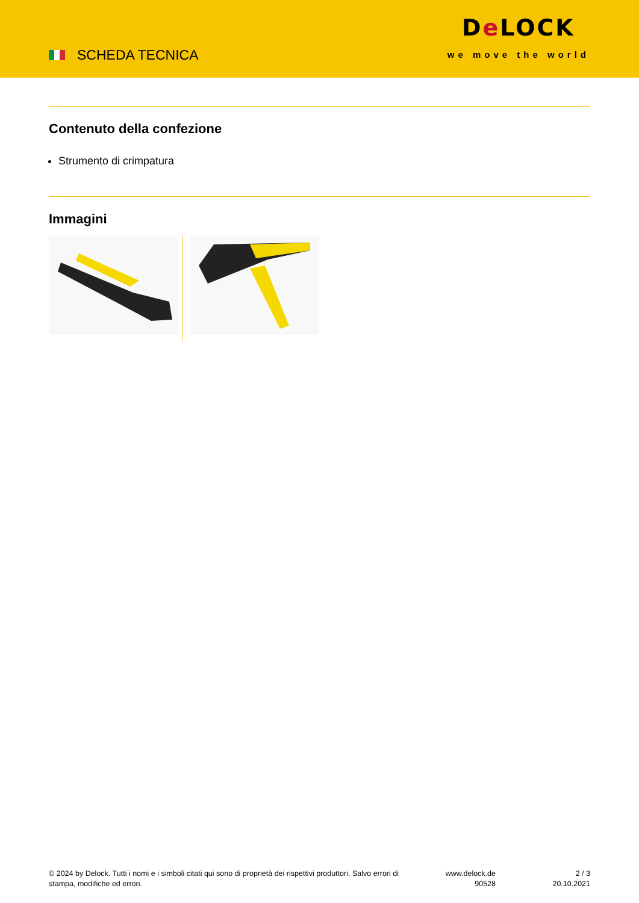SCHEDA TECNICA
De LOCK
we move the world
Contenuto della confezione
Strumento di crimpatura
Immagini
© 2024 by Delock. Tutti i nomi e i simboli citati qui sono di proprietà dei rispettivi produttori. Salvo errori di stampa, modifiche ed errori.
www.delock.de
90528
2 / 3
20.10.2021